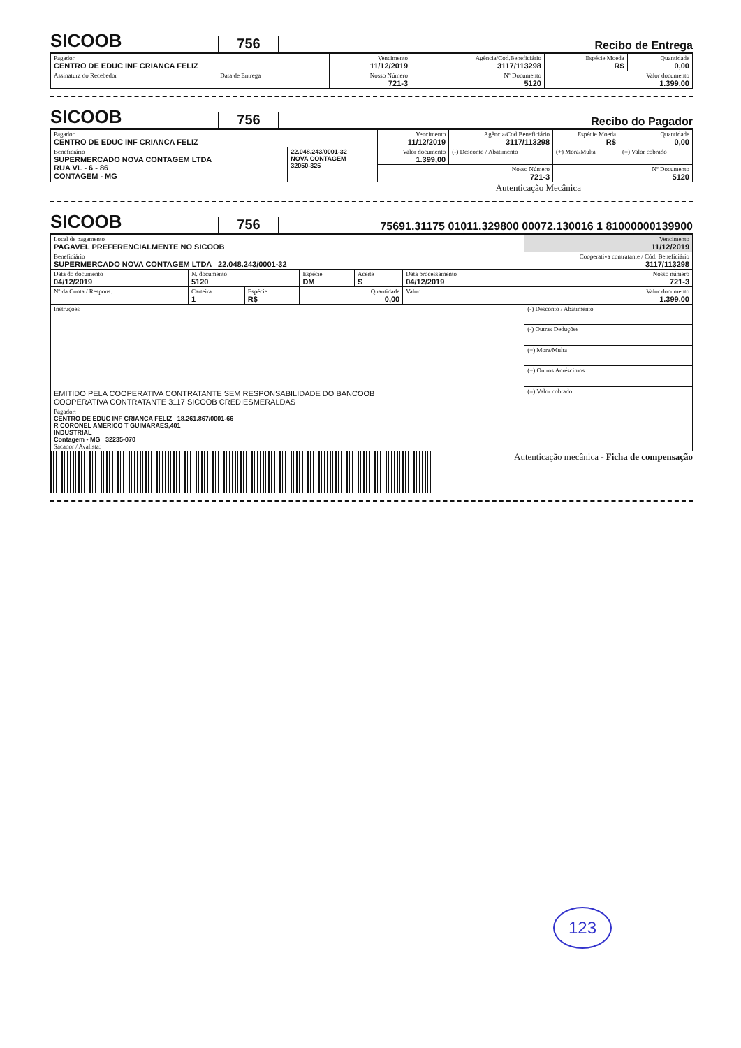SICOOB
756
Recibo de Entrega
| Pagador CENTRO DE EDUC INF CRIANCA FELIZ | | Vencimento 11/12/2019 | Agência/Cod.Beneficiário 3117/113298 | Espécie Moeda R$ | Quantidade 0,00 |
| Assinatura do Recebedor | Data de Entrega | Nosso Número 721-3 | Nº Documento 5120 | Valor documento 1.399,00 | |
SICOOB
756
Recibo do Pagador
| Pagador CENTRO DE EDUC INF CRIANCA FELIZ | | Vencimento 11/12/2019 | Agência/Cod.Beneficiário 3117/113298 | Espécie Moeda R$ | Quantidade 0,00 |
| Beneficiário SUPERMERCADO NOVA CONTAGEM LTDA RUA VL - 6 - 86 CONTAGEM - MG | 22.048.243/0001-32 NOVA CONTAGEM 32050-325 | Valor documento 1.399,00 | (-) Desconto / Abatimento | (+) Mora/Multa | (=) Valor cobrado |
| | | Nosso Número 721-3 | | Nº Documento 5120 | |
Autenticação Mecânica
SICOOB
756
75691.31175 01011.329800 00072.130016 1 81000000139900
| Local de pagamento PAGAVEL PREFERENCIALMENTE NO SICOOB | | | | | | Vencimento 11/12/2019 |
| Beneficiário SUPERMERCADO NOVA CONTAGEM LTDA 22.048.243/0001-32 | | | | | | Cooperativa contratante / Cód. Beneficiário 3117/113298 |
| Data do documento 04/12/2019 | N. documento 5120 | | Espécie DM | Aceite S | Data processamento 04/12/2019 | Nosso número 721-3 |
| Nº da Conta / Respons. | Carteira 1 | Espécie R$ | Quantidade 0,00 | | Valor | Valor documento 1.399,00 |
| Instruções EMITIDO PELA COOPERATIVA CONTRATANTE SEM RESPONSABILIDADE DO BANCOOB COOPERATIVA CONTRATANTE 3117 SICOOB CREDIESMERALDAS | | | | | | (-) Desconto / Abatimento |
| | | | | | | (-) Outras Deduções |
| | | | | | | (+) Mora/Multa |
| | | | | | | (+) Outros Acréscimos |
| | | | | | | (=) Valor cobrado |
| Pagador: CENTRO DE EDUC INF CRIANCA FELIZ 18.261.867/0001-66 R CORONEL AMERICO T GUIMARAES,401 INDUSTRIAL Contagem - MG 32235-070 Sacador / Avalista: | | | | | | |
Autenticação mecânica - Ficha de compensação
123